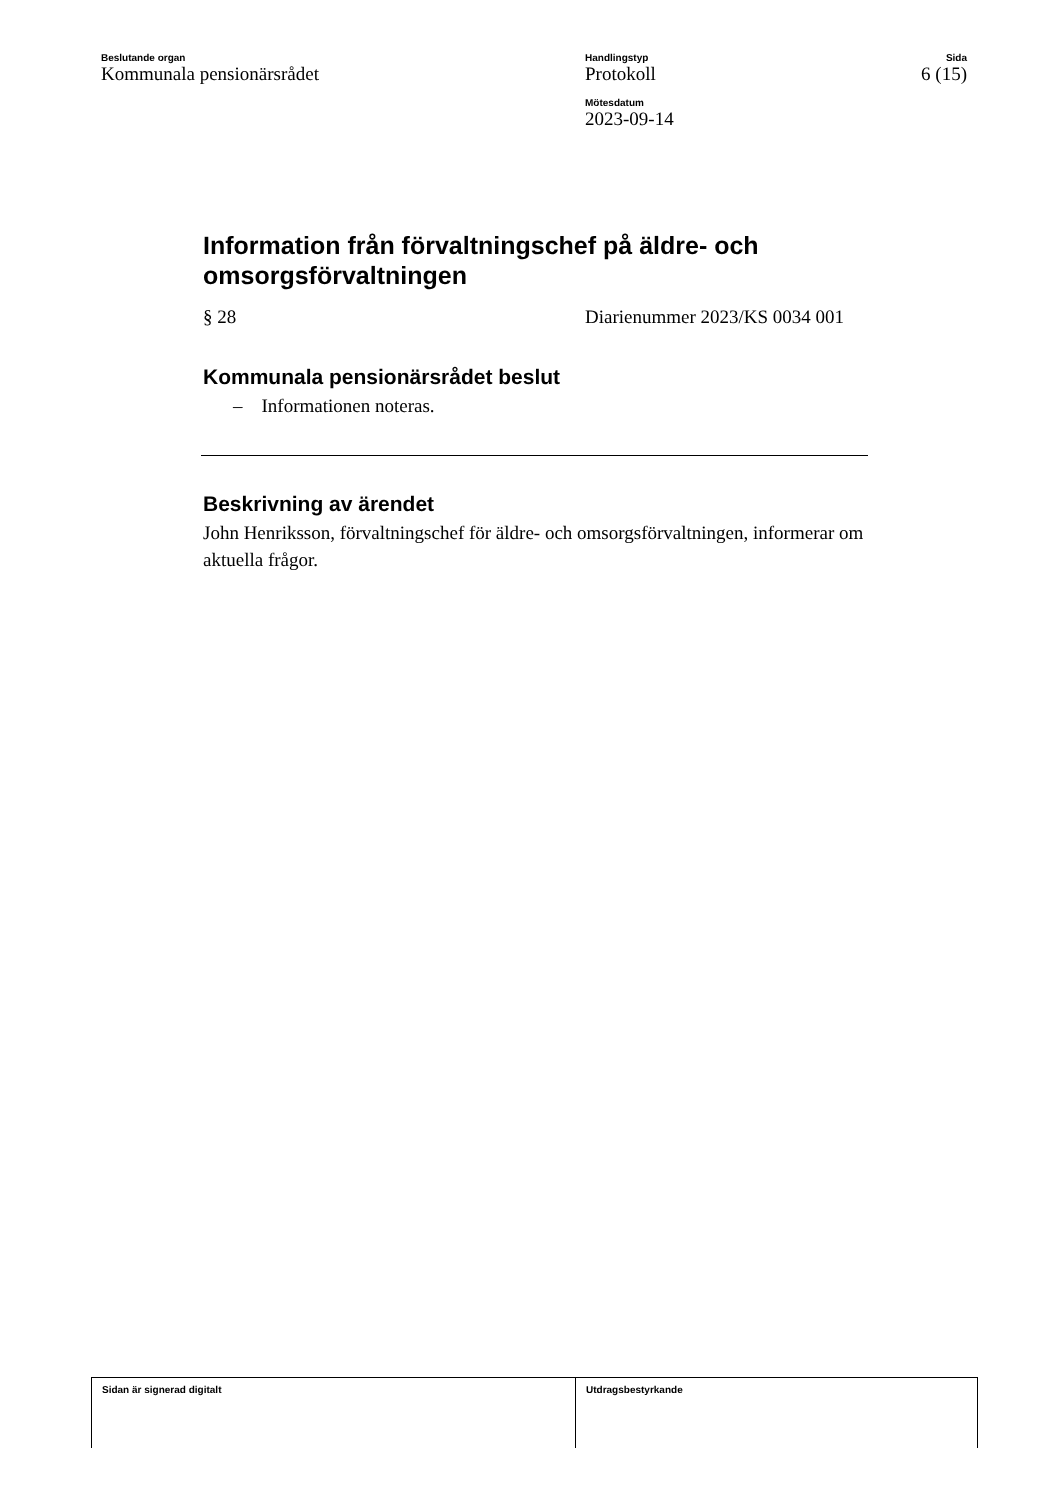Beslutande organ
Kommunala pensionärsrådet
Handlingstyp
Protokoll
Mötesdatum
2023-09-14
Sida
6 (15)
Information från förvaltningschef på äldre- och omsorgsförvaltningen
§ 28 Diarienummer 2023/KS 0034 001
Kommunala pensionärsrådet beslut
– Informationen noteras.
Beskrivning av ärendet
John Henriksson, förvaltningschef för äldre- och omsorgsförvaltningen, informerar om aktuella frågor.
Sidan är signerad digitalt Utdragsbestyrkande